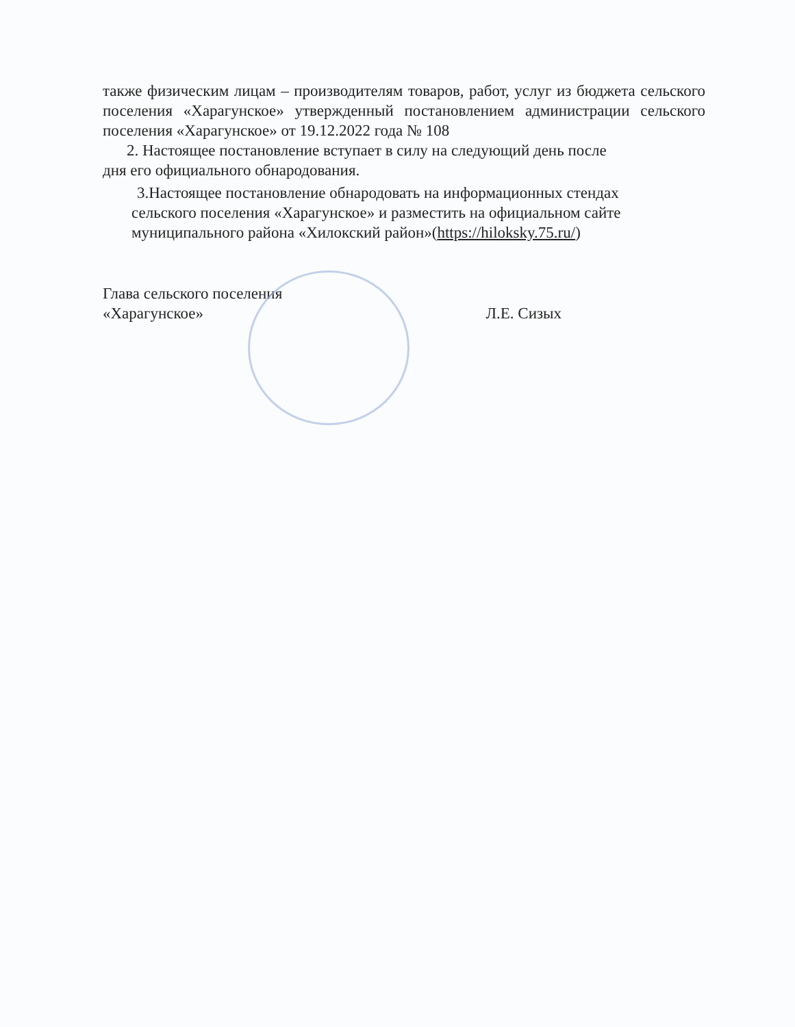также физическим лицам – производителям товаров, работ, услуг из бюджета сельского поселения «Харагунское» утвержденный постановлением администрации сельского поселения «Харагунское» от 19.12.2022 года № 108
2. Настоящее постановление вступает в силу на следующий день после
дня его официального обнародования.
3.Настоящее постановление обнародовать на информационных стендах
сельского поселения «Харагунское» и разместить на официальном сайте муниципального района «Хилокский район»(https://hiloksky.75.ru/)
Глава сельского поселения
«Харагунское»
Л.Е. Сизых